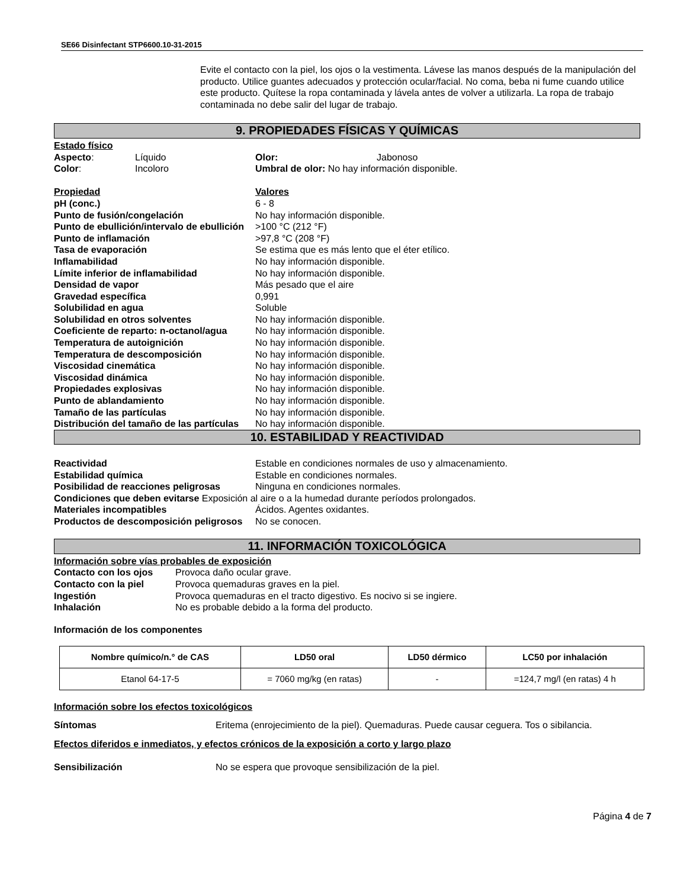SE66 Disinfectant STP6600.10-31-2015
Evite el contacto con la piel, los ojos o la vestimenta. Lávese las manos después de la manipulación del producto. Utilice guantes adecuados y protección ocular/facial. No coma, beba ni fume cuando utilice este producto. Quítese la ropa contaminada y lávela antes de volver a utilizarla. La ropa de trabajo contaminada no debe salir del lugar de trabajo.
9. PROPIEDADES FÍSICAS Y QUÍMICAS
| Estado físico | | | |
| Aspecto : | Líquido | Olor: | Jabonoso |
| Color : | Incoloro | Umbral de olor: No hay información disponible. | |
| Propiedad | Valores |
| pH (conc.) | 6 - 8 |
| Punto de fusión/congelación | No hay información disponible. |
| Punto de ebullición/intervalo de ebullición | >100 °C (212 °F) |
| Punto de inflamación | >97,8 °C (208 °F) |
| Tasa de evaporación | Se estima que es más lento que el éter etílico. |
| Inflamabilidad | No hay información disponible. |
| Límite inferior de inflamabilidad | No hay información disponible. |
| Densidad de vapor | Más pesado que el aire |
| Gravedad específica | 0,991 |
| Solubilidad en agua | Soluble |
| Solubilidad en otros solventes | No hay información disponible. |
| Coeficiente de reparto: n-octanol/agua | No hay información disponible. |
| Temperatura de autoignición | No hay información disponible. |
| Temperatura de descomposición | No hay información disponible. |
| Viscosidad cinemática | No hay información disponible. |
| Viscosidad dinámica | No hay información disponible. |
| Propiedades explosivas | No hay información disponible. |
| Punto de ablandamiento | No hay información disponible. |
| Tamaño de las partículas | No hay información disponible. |
| Distribución del tamaño de las partículas | No hay información disponible. |
10. ESTABILIDAD Y REACTIVIDAD
| Reactividad | Estable en condiciones normales de uso y almacenamiento. |
| Estabilidad química | Estable en condiciones normales. |
| Posibilidad de reacciones peligrosas | Ninguna en condiciones normales. |
| Condiciones que deben evitarse Exposición al aire o a la humedad durante períodos prolongados. | |
| Materiales incompatibles | Ácidos. Agentes oxidantes. |
| Productos de descomposición peligrosos | No se conocen. |
11. INFORMACIÓN TOXICOLÓGICA
Información sobre vías probables de exposición
| Contacto con los ojos | Provoca daño ocular grave. |
| Contacto con la piel | Provoca quemaduras graves en la piel. |
| Ingestión | Provoca quemaduras en el tracto digestivo. Es nocivo si se ingiere. |
| Inhalación | No es probable debido a la forma del producto. |
Información de los componentes
| Nombre químico/n.° de CAS | LD50 oral | LD50 dérmico | LC50 por inhalación |
| --- | --- | --- | --- |
| Etanol 64-17-5 | = 7060 mg/kg (en ratas) | - | =124,7 mg/l (en ratas) 4 h |
Información sobre los efectos toxicológicos
| Síntomas | Eritema (enrojecimiento de la piel). Quemaduras. Puede causar ceguera. Tos o sibilancia. |
Efectos diferidos e inmediatos, y efectos crónicos de la exposición a corto y largo plazo
| Sensibilización | No se espera que provoque sensibilización de la piel. |
Página 4 de 7